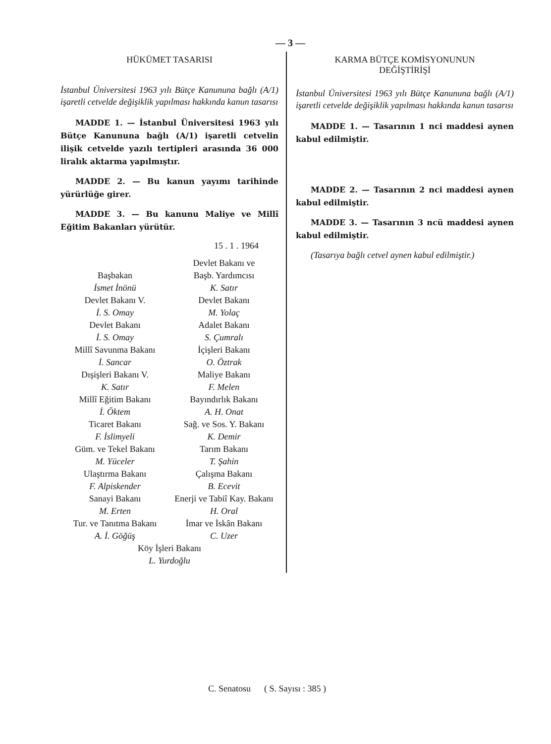— 3 —
HÜKÜMET TASARISI
İstanbul Üniversitesi 1963 yılı Bütçe Kanununa bağlı (A/1) işaretli cetvelde değişiklik yapılması hakkında kanun tasarısı
MADDE 1. — İstanbul Üniversitesi 1963 yılı Bütçe Kanununa bağlı (A/1) işaretli cetvelin ilişik cetvelde yazılı tertipleri arasında 36 000 liralık aktarma yapılmıştır.
MADDE 2. — Bu kanun yayımı tarihinde yürürlüğe girer.
MADDE 3. — Bu kanunu Maliye ve Millî Eğitim Bakanları yürütür.
15 . 1 . 1964
Devlet Bakanı ve
Başbakan
Başb. Yardımcısı
İsmet İnönü
K. Satır
Devlet Bakanı V.
Devlet Bakanı
İ. S. Omay
M. Yolaç
Devlet Bakanı
Adalet Bakanı
İ. S. Omay
S. Çumralı
Millî Savunma Bakanı
İçişleri Bakanı
İ. Sancar
O. Öztrak
Dışişleri Bakanı V.
Maliye Bakanı
K. Satır
F. Melen
Millî Eğitim Bakanı
Bayındırlık Bakanı
İ. Öktem
A. H. Onat
Ticaret Bakanı
Sağ. ve Sos. Y. Bakanı
F. İslimyeli
K. Demir
Güm. ve Tekel Bakanı
Tarım Bakanı
M. Yüceler
T. Şahin
Ulaştırma Bakanı
Çalışma Bakanı
F. Alpiskender
B. Ecevit
Sanayi Bakanı
Enerji ve Tabiî Kay. Bakanı
M. Erten
H. Oral
Tur. ve Tanıtma Bakanı
İmar ve İskân Bakanı
A. İ. Göğüş
C. Uzer
Köy İşleri Bakanı
L. Yurdoğlu
KARMA BÜTÇE KOMİSYONUNUN
DEĞİŞTİRİŞİ
İstanbul Üniversitesi 1963 yılı Bütçe Kanununa bağlı (A/1) işaretli cetvelde değişiklik yapılması hakkında kanun tasarısı
MADDE 1. — Tasarının 1 nci maddesi aynen kabul edilmiştir.
MADDE 2. — Tasarının 2 nci maddesi aynen kabul edilmiştir.
MADDE 3. — Tasarının 3 ncü maddesi aynen kabul edilmiştir.
(Tasarıya bağlı cetvel aynen kabul edilmiştir.)
C. Senatosu ( S. Sayısı : 385 )